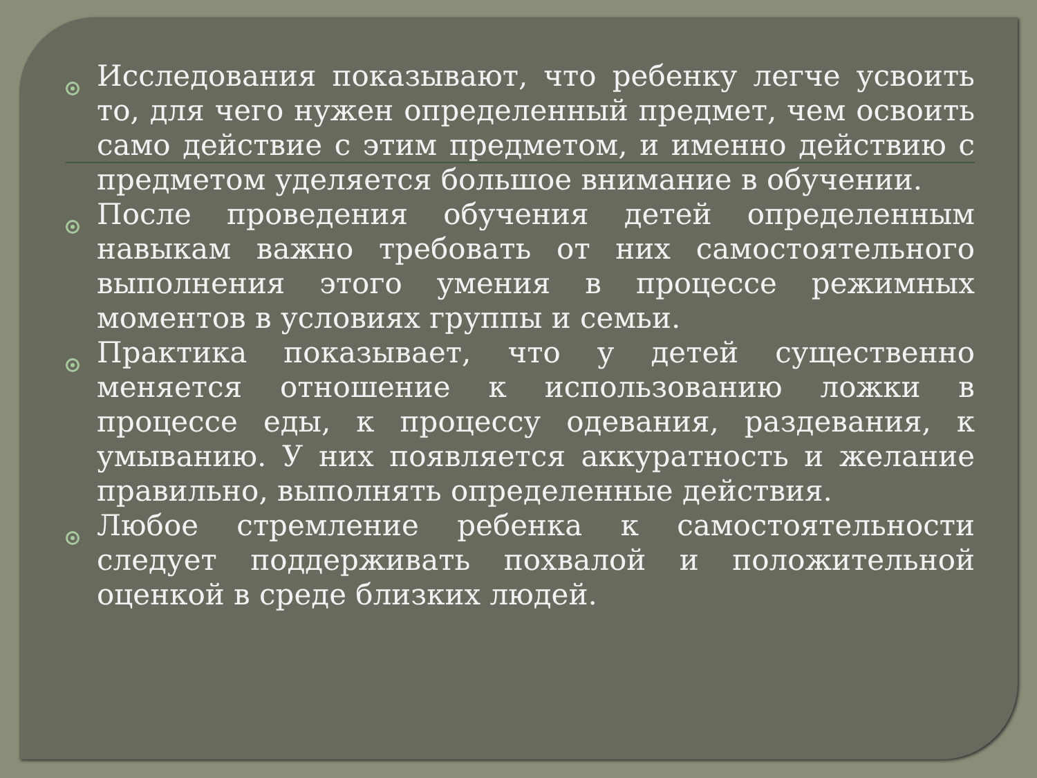Исследования показывают, что ребенку легче усвоить то, для чего нужен определенный предмет, чем освоить само действие с этим предметом, и именно действию с предметом уделяется большое внимание в обучении.
После проведения обучения детей определенным навыкам важно требовать от них самостоятельного выполнения этого умения в процессе режимных моментов в условиях группы и семьи.
Практика показывает, что у детей существенно меняется отношение к использованию ложки в процессе еды, к процессу одевания, раздевания, к умыванию. У них появляется аккуратность и желание правильно, выполнять определенные действия.
Любое стремление ребенка к самостоятельности следует поддерживать похвалой и положительной оценкой в среде близких людей.